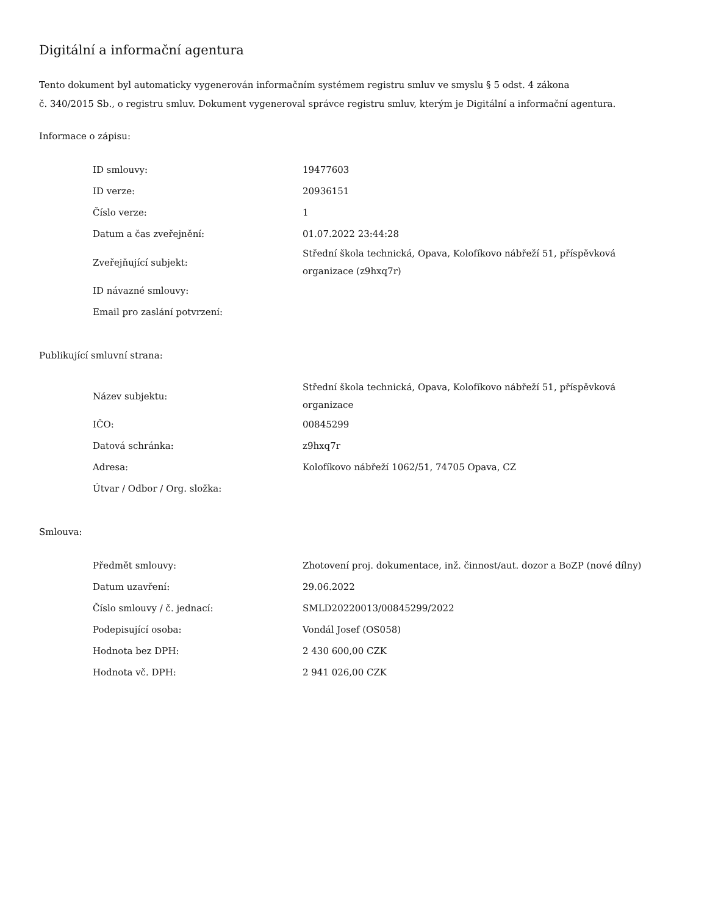Digitální a informační agentura
Tento dokument byl automaticky vygenerován informačním systémem registru smluv ve smyslu § 5 odst. 4 zákona
č. 340/2015 Sb., o registru smluv. Dokument vygeneroval správce registru smluv, kterým je Digitální a informační agentura.
Informace o zápisu:
| ID smlouvy: | 19477603 |
| ID verze: | 20936151 |
| Číslo verze: | 1 |
| Datum a čas zveřejnění: | 01.07.2022 23:44:28 |
| Zveřejňující subjekt: | Střední škola technická, Opava, Kolofíkovo nábřeží 51, příspěvková organizace (z9hxq7r) |
| ID návazné smlouvy: | |
| Email pro zaslání potvrzení: | |
Publikující smluvní strana:
| Název subjektu: | Střední škola technická, Opava, Kolofíkovo nábřeží 51, příspěvková organizace |
| IČO: | 00845299 |
| Datová schránka: | z9hxq7r |
| Adresa: | Kolofíkovo nábřeží 1062/51, 74705 Opava, CZ |
| Útvar / Odbor / Org. složka: | |
Smlouva:
| Předmět smlouvy: | Zhotovení proj. dokumentace, inž. činnost/aut. dozor a BoZP (nové dílny) |
| Datum uzavření: | 29.06.2022 |
| Číslo smlouvy / č. jednací: | SMLD20220013/00845299/2022 |
| Podepisující osoba: | Vondál Josef (OS058) |
| Hodnota bez DPH: | 2 430 600,00 CZK |
| Hodnota vč. DPH: | 2 941 026,00 CZK |